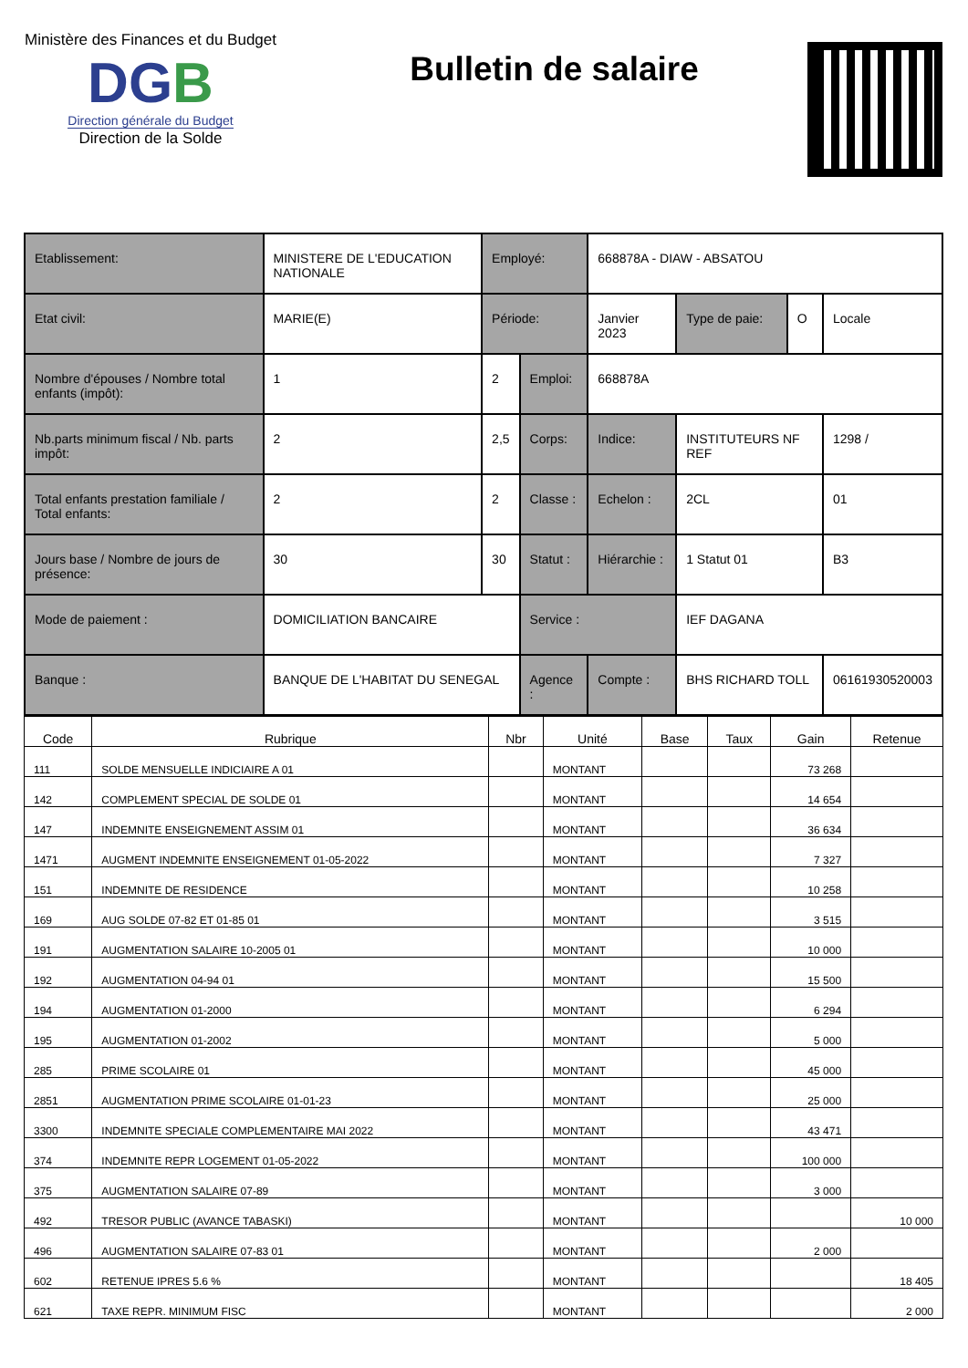Ministère des Finances et du Budget
DGB
Direction générale du Budget
Direction de la Solde
Bulletin de salaire
| Etablissement: | MINISTERE DE L'EDUCATION NATIONALE | | Employé: | | 668878A - DIAW - ABSATOU | | | |
| Etat civil: | MARIE(E) | | Période: | | Janvier 2023 | Type de paie: | O | Locale |
| Nombre d'épouses / Nombre total enfants (impôt): | | 1 | 2 | Emploi: | 668878A | | | |
| Nb.parts minimum fiscal / Nb. parts impôt: | | 2 | 2,5 | Corps: | Indice: | INSTITUTEURS NF REF | | 1298 / |
| Total enfants prestation familiale / Total enfants: | | 2 | 2 | Classe : | Echelon : | 2CL | | 01 |
| Jours base / Nombre de jours de présence: | | 30 | 30 | Statut : | Hiérarchie : | 1 Statut 01 | | B3 |
| Mode de paiement : | DOMICILIATION BANCAIRE | | | Service : | | IEF DAGANA | | |
| Banque : | BANQUE DE L'HABITAT DU SENEGAL | | | Agence : | Compte : | BHS RICHARD TOLL | | 06161930520003 |
| Code | Rubrique | Nbr | Unité | Base | Taux | Gain | Retenue |
| --- | --- | --- | --- | --- | --- | --- | --- |
| 111 | SOLDE MENSUELLE INDICIAIRE A 01 | | MONTANT | | | 73 268 | |
| 142 | COMPLEMENT SPECIAL DE SOLDE 01 | | MONTANT | | | 14 654 | |
| 147 | INDEMNITE ENSEIGNEMENT ASSIM 01 | | MONTANT | | | 36 634 | |
| 1471 | AUGMENT INDEMNITE ENSEIGNEMENT 01-05-2022 | | MONTANT | | | 7 327 | |
| 151 | INDEMNITE DE RESIDENCE | | MONTANT | | | 10 258 | |
| 169 | AUG SOLDE 07-82 ET 01-85 01 | | MONTANT | | | 3 515 | |
| 191 | AUGMENTATION SALAIRE 10-2005 01 | | MONTANT | | | 10 000 | |
| 192 | AUGMENTATION 04-94 01 | | MONTANT | | | 15 500 | |
| 194 | AUGMENTATION 01-2000 | | MONTANT | | | 6 294 | |
| 195 | AUGMENTATION 01-2002 | | MONTANT | | | 5 000 | |
| 285 | PRIME SCOLAIRE 01 | | MONTANT | | | 45 000 | |
| 2851 | AUGMENTATION PRIME SCOLAIRE 01-01-23 | | MONTANT | | | 25 000 | |
| 3300 | INDEMNITE SPECIALE COMPLEMENTAIRE MAI 2022 | | MONTANT | | | 43 471 | |
| 374 | INDEMNITE REPR LOGEMENT 01-05-2022 | | MONTANT | | | 100 000 | |
| 375 | AUGMENTATION SALAIRE 07-89 | | MONTANT | | | 3 000 | |
| 492 | TRESOR PUBLIC (AVANCE TABASKI) | | MONTANT | | | | 10 000 |
| 496 | AUGMENTATION SALAIRE 07-83 01 | | MONTANT | | | 2 000 | |
| 602 | RETENUE IPRES 5.6 % | | MONTANT | | | | 18 405 |
| 621 | TAXE REPR. MINIMUM FISC | | MONTANT | | | | 2 000 |